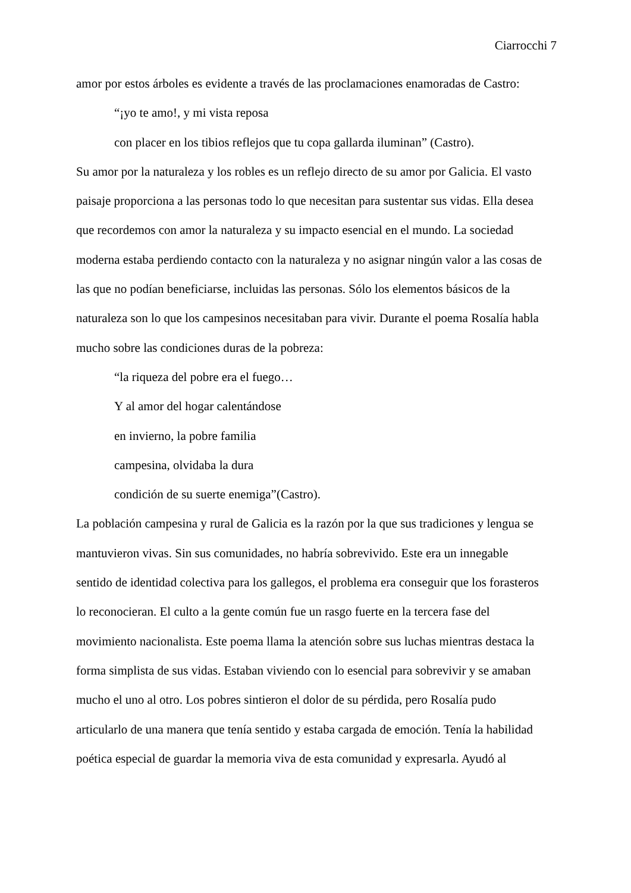Ciarrocchi 7
amor por estos árboles es evidente a través de las proclamaciones enamoradas de Castro:
“¡yo te amo!, y mi vista reposa
con placer en los tibios reflejos que tu copa gallarda iluminan” (Castro).
Su amor por la naturaleza y los robles es un reflejo directo de su amor por Galicia. El vasto
paisaje proporciona a las personas todo lo que necesitan para sustentar sus vidas. Ella desea
que recordemos con amor la naturaleza y su impacto esencial en el mundo. La sociedad
moderna estaba perdiendo contacto con la naturaleza y no asignar ningún valor a las cosas de
las que no podían beneficiarse, incluidas las personas. Sólo los elementos básicos de la
naturaleza son lo que los campesinos necesitaban para vivir. Durante el poema Rosalía habla
mucho sobre las condiciones duras de la pobreza:
“la riqueza del pobre era el fuego…
Y al amor del hogar calentándose
en invierno, la pobre familia
campesina, olvidaba la dura
condición de su suerte enemiga”(Castro).
La población campesina y rural de Galicia es la razón por la que sus tradiciones y lengua se
mantuvieron vivas. Sin sus comunidades, no habría sobrevivido. Este era un innegable
sentido de identidad colectiva para los gallegos, el problema era conseguir que los forasteros
lo reconocieran. El culto a la gente común fue un rasgo fuerte en la tercera fase del
movimiento nacionalista. Este poema llama la atención sobre sus luchas mientras destaca la
forma simplista de sus vidas. Estaban viviendo con lo esencial para sobrevivir y se amaban
mucho el uno al otro. Los pobres sintieron el dolor de su pérdida, pero Rosalía pudo
articularlo de una manera que tenía sentido y estaba cargada de emoción. Tenía la habilidad
poética especial de guardar la memoria viva de esta comunidad y expresarla. Ayudó al